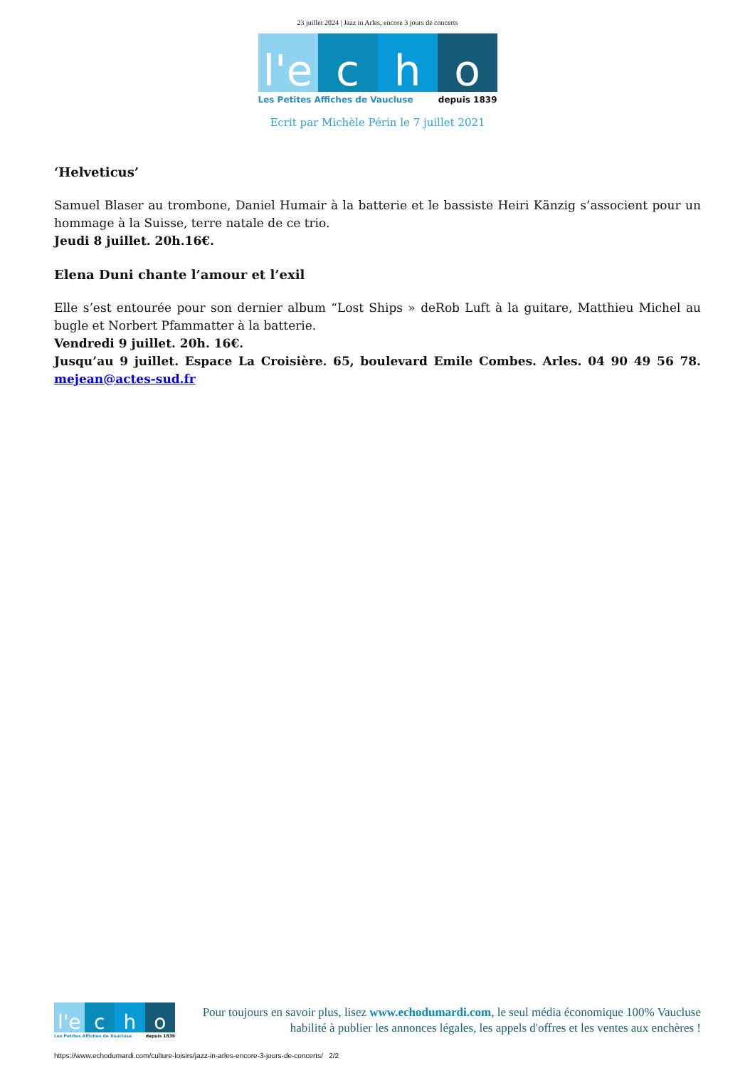23 juillet 2024 | Jazz in Arles, encore 3 jours de concerts
l'e c h o
Les Petites Affiches de Vaucluse depuis 1839
Ecrit par Michèle Périn le 7 juillet 2021
‘Helveticus’
Samuel Blaser au trombone, Daniel Humair à la batterie et le bassiste Heiri Känzig s’associent pour un hommage à la Suisse, terre natale de ce trio.
Jeudi 8 juillet. 20h.16€.
Elena Duni chante l’amour et l’exil
Elle s’est entourée pour son dernier album “Lost Ships » deRob Luft à la guitare, Matthieu Michel au bugle et Norbert Pfammatter à la batterie.
Vendredi 9 juillet. 20h. 16€.
Jusqu’au 9 juillet. Espace La Croisière. 65, boulevard Emile Combes. Arles. 04 90 49 56 78. mejean@actes-sud.fr
l'e c h o
Les Petites Affiches de Vaucluse depuis 1839
Pour toujours en savoir plus, lisez www.echodumardi.com, le seul média économique 100% Vaucluse habilité à publier les annonces légales, les appels d'offres et les ventes aux enchères !
https://www.echodumardi.com/culture-loisirs/jazz-in-arles-encore-3-jours-de-concerts/ 2/2